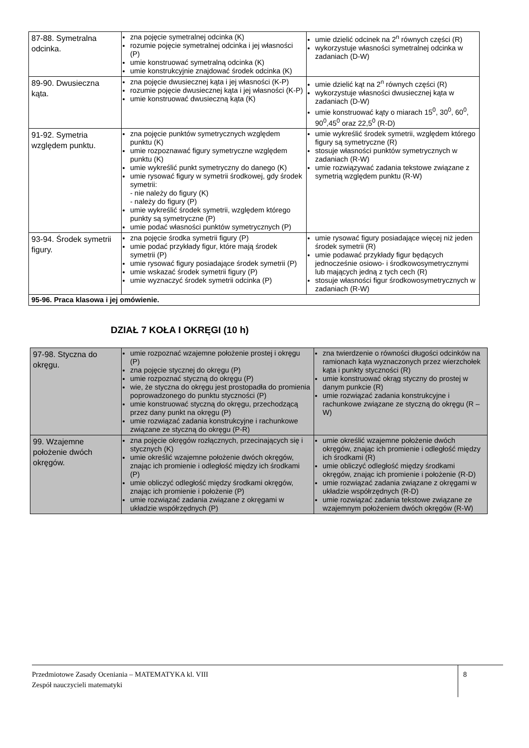| 87-88. Symetralna odcinka. | zna pojęcie symetralnej odcinka (K) rozumie pojęcie symetralnej odcinka i jej własności (P) umie konstruować symetralną odcinka (K) umie konstrukcyjnie znajdować środek odcinka (K) | umie dzielić odcinek na 2<sup>n</sup> równych części (R) wykorzystuje własności symetralnej odcinka w zadaniach (D-W) |
| 89-90. Dwusieczna kąta. | zna pojęcie dwusiecznej kąta i jej własności (K-P) rozumie pojęcie dwusiecznej kąta i jej własności (K-P) umie konstruować dwusieczną kąta (K) | umie dzielić kąt na 2<sup>n</sup> równych części (R) wykorzystuje własności dwusiecznej kąta w zadaniach (D-W) umie konstruować kąty o miarach 15<sup>0</sup>, 30<sup>0</sup>, 60<sup>0</sup>, 90<sup>0</sup>,45<sup>0</sup> oraz 22,5<sup>0</sup> (R-D) |
| 91-92. Symetria względem punktu. | zna pojęcie punktów symetrycznych względem punktu (K) umie rozpoznawać figury symetryczne względem punktu (K) umie wykreślić punkt symetryczny do danego (K) umie rysować figury w symetrii środkowej, gdy środek symetrii: - nie należy do figury (K) - należy do figury (P) umie wykreślić środek symetrii, względem którego punkty są symetryczne (P) umie podać własności punktów symetrycznych (P) | umie wykreślić środek symetrii, względem którego figury są symetryczne (R) stosuje własności punktów symetrycznych w zadaniach (R-W) umie rozwiązywać zadania tekstowe związane z symetrią względem punktu (R-W) |
| 93-94. Środek symetrii figury. | zna pojęcie środka symetrii figury (P) umie podać przykłady figur, które mają środek symetrii (P) umie rysować figury posiadające środek symetrii (P) umie wskazać środek symetrii figury (P) umie wyznaczyć środek symetrii odcinka (P) | umie rysować figury posiadające więcej niż jeden środek symetrii (R) umie podawać przykłady figur będących jednocześnie osiowo- i środkowosymetrycznymi lub mających jedną z tych cech (R) stosuje własności figur środkowosymetrycznych w zadaniach (R-W) |
| 95-96. Praca klasowa i jej omówienie. | | |
DZIAŁ 7 KOŁA I OKRĘGI (10 h)
| 97-98. Styczna do okręgu. | umie rozpoznać wzajemne położenie prostej i okręgu (P) zna pojęcie stycznej do okręgu (P) umie rozpoznać styczną do okręgu (P) wie, że styczna do okręgu jest prostopadła do promienia poprowadzonego do punktu styczności (P) umie konstruować styczną do okręgu, przechodzącą przez dany punkt na okręgu (P) umie rozwiązać zadania konstrukcyjne i rachunkowe związane ze styczną do okręgu (P-R) | zna twierdzenie o równości długości odcinków na ramionach kąta wyznaczonych przez wierzchołek kąta i punkty styczności (R) umie konstruować okrąg styczny do prostej w danym punkcie (R) umie rozwiązać zadania konstrukcyjne i rachunkowe związane ze styczną do okręgu (R – W) |
| 99. Wzajemne położenie dwóch okręgów. | zna pojęcie okręgów rozłącznych, przecinających się i stycznych (K) umie określić wzajemne położenie dwóch okręgów, znając ich promienie i odległość między ich środkami (P) umie obliczyć odległość między środkami okręgów, znając ich promienie i położenie (P) umie rozwiązać zadania związane z okręgami w układzie współrzędnych (P) | umie określić wzajemne położenie dwóch okręgów, znając ich promienie i odległość między ich środkami (R) umie obliczyć odległość między środkami okręgów, znając ich promienie i położenie (R-D) umie rozwiązać zadania związane z okręgami w układzie współrzędnych (R-D) umie rozwiązać zadania tekstowe związane ze wzajemnym położeniem dwóch okręgów (R-W) |
Przedmiotowe Zasady Oceniania – MATEMATYKA kl. VIII
Zespół nauczycieli matematyki
8